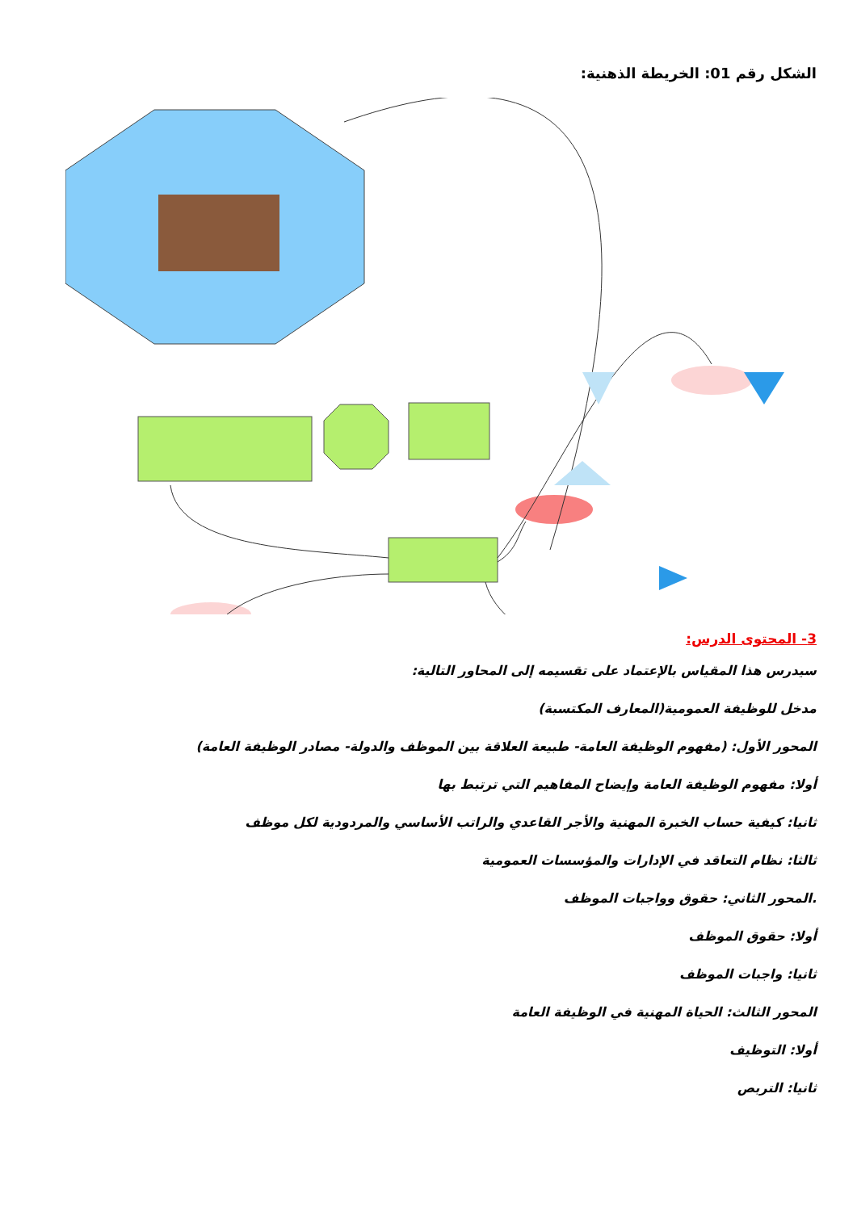الشكل رقم 01: الخريطة الذهنية:
3- المحتوى الدرس:
سيدرس هذا المقياس بالإعتماد على تقسيمه إلى المحاور التالية:
مدخل للوظيفة العمومية(المعارف المكتسبة)
المحور الأول: (مفهوم الوظيفة العامة- طبيعة العلاقة بين الموظف والدولة- مصادر الوظيفة العامة)
أولا: مفهوم الوظيفة العامة وإيضاح المفاهيم التي ترتبط بها
ثانيا: كيفية حساب الخبرة المهنية والأجر القاعدي والراتب الأساسي والمردودية لكل موظف
ثالثا: نظام التعاقد في الإدارات والمؤسسات العمومية
.المحور الثاني: حقوق وواجبات الموظف
أولا: حقوق الموظف
ثانيا: واجبات الموظف
المحور الثالث: الحياة المهنية في الوظيفة العامة
أولا: التوظيف
ثانيا: التربص